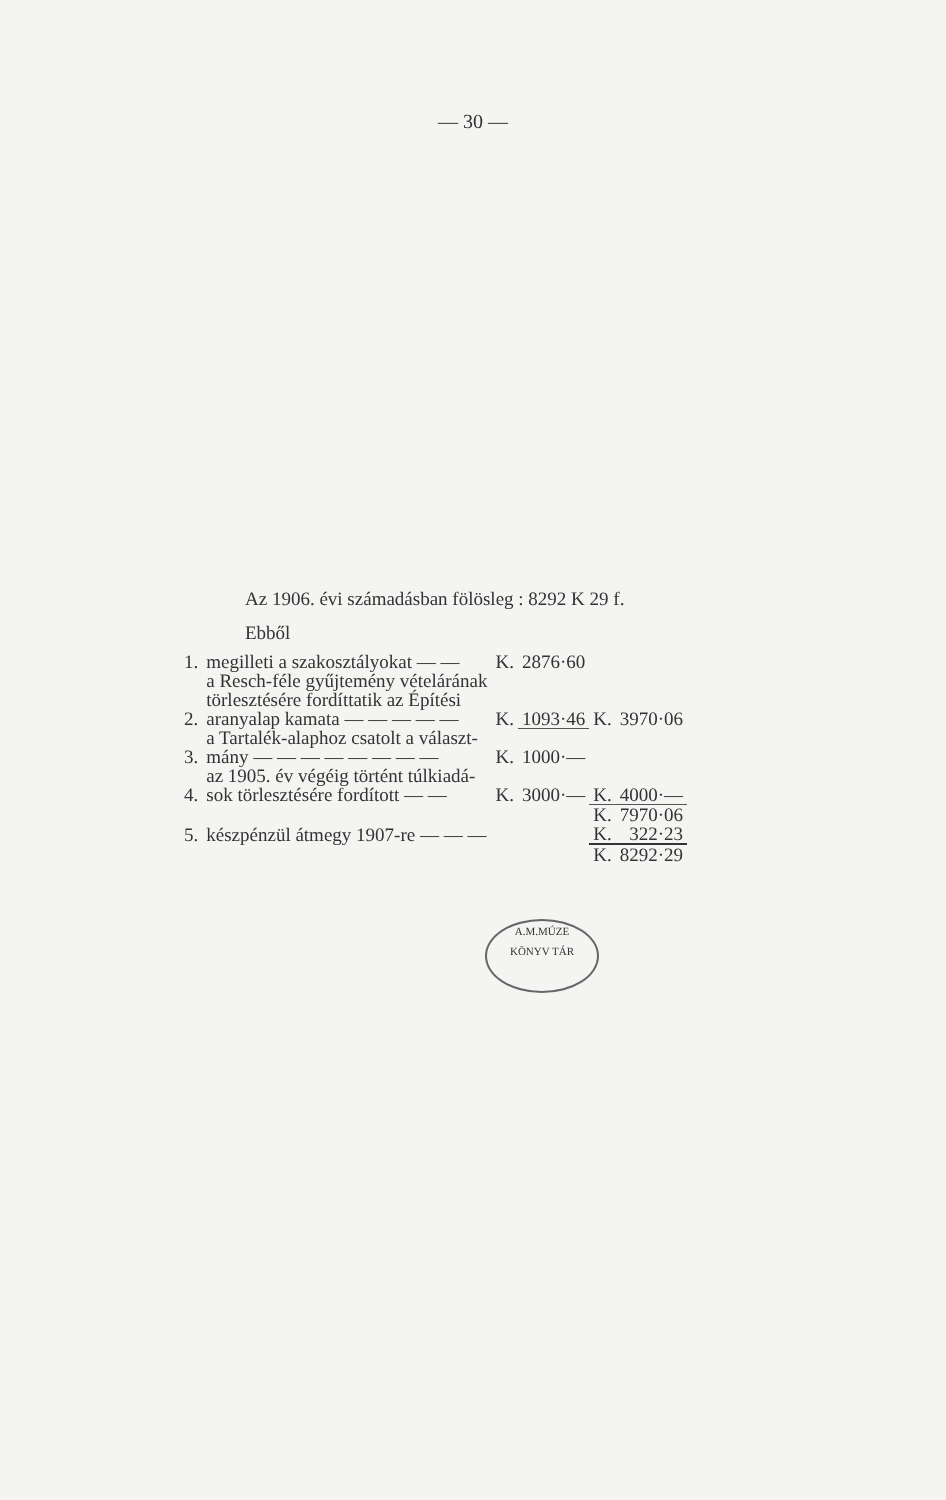— 30 —
Az 1906. évi számadásban fölösleg : 8292 K 29 f.
Ebből
| 1. | megilleti a szakosztályokat — — | K. | 2876·60 | | |
| 2. | a Resch-féle gyűjtemény vételárának törlesztésére fordíttatik az Építési aranyalap kamata — — — — — | K. | 1093·46 | K. | 3970·06 |
| 3. | a Tartalék-alaphoz csatolt a választ- mány — — — — — — — — | K. | 1000·— | | |
| 4. | az 1905. év végéig történt túlkiadá- sok törlesztésére fordított — — | K. | 3000·— | K. | 4000·— |
| | | | | K. | 7970·06 |
| 5. | készpénzül átmegy 1907-re — — — | | | K. | 322·23 |
| | | | | K. | 8292·29 |
A.M.MÚZE
KÖNYV TÁR